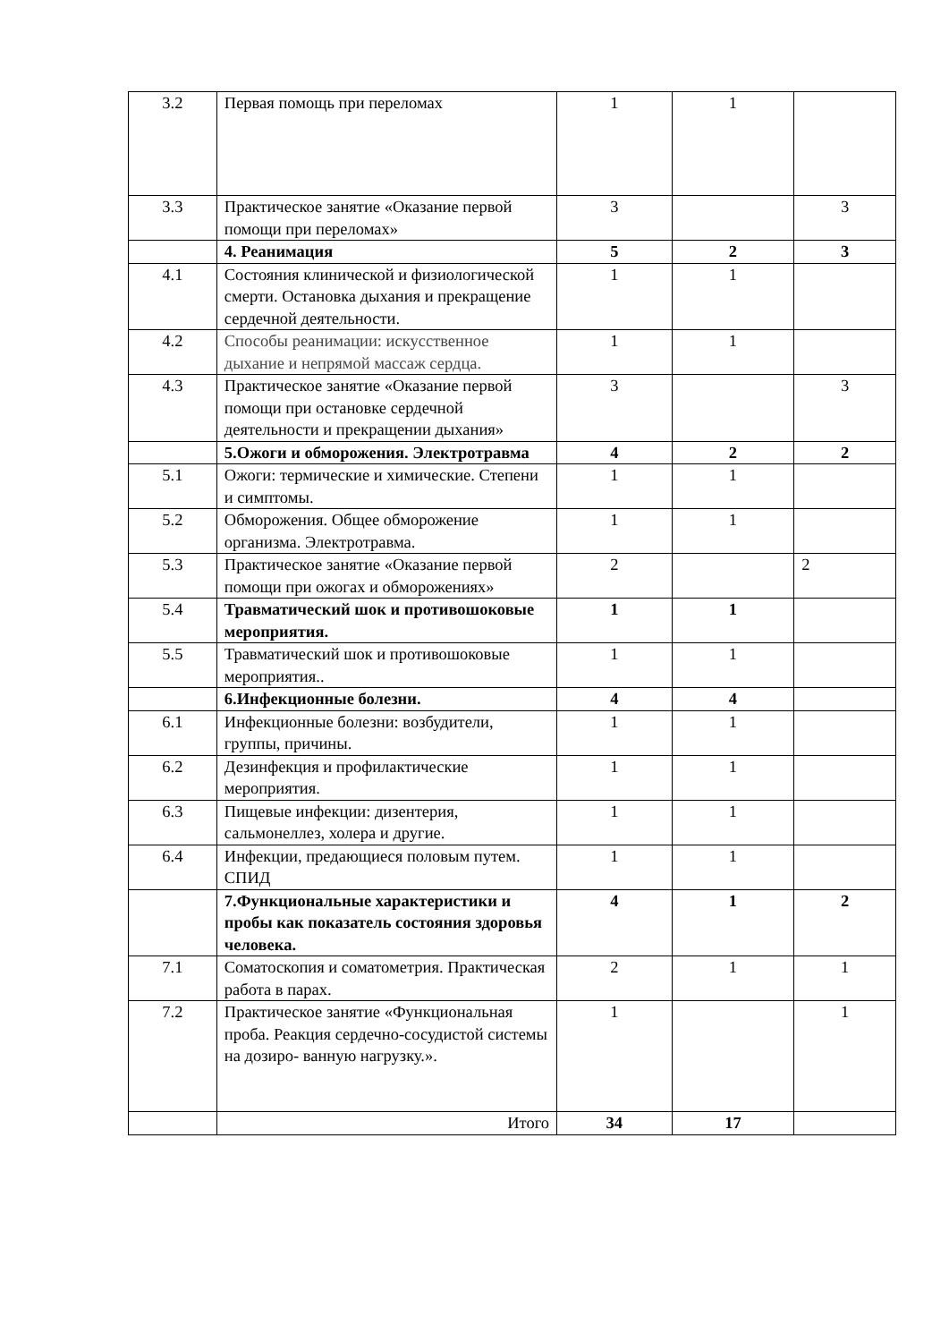| 3.2 | Первая помощь при переломах | 1 | 1 | |
| 3.3 | Практическое занятие «Оказание первой помощи при переломах» | 3 | | 3 |
| | 4. Реанимация | 5 | 2 | 3 |
| 4.1 | Состояния клинической и физиологической смерти. Остановка дыхания и прекращение сердечной деятельности. | 1 | 1 | |
| 4.2 | Способы реанимации: искусственное дыхание и непрямой массаж сердца. | 1 | 1 | |
| 4.3 | Практическое занятие «Оказание первой помощи при остановке сердечной деятельности и прекращении дыхания» | 3 | | 3 |
| | 5.Ожоги и обморожения. Электротравма | 4 | 2 | 2 |
| 5.1 | Ожоги: термические и химические. Степени и симптомы. | 1 | 1 | |
| 5.2 | Обморожения. Общее обморожение организма. Электротравма. | 1 | 1 | |
| 5.3 | Практическое занятие «Оказание первой помощи при ожогах и обморожениях» | 2 | | 2 |
| 5.4 | Травматический шок и противошоковые мероприятия. | 1 | 1 | |
| 5.5 | Травматический шок и противошоковые мероприятия.. | 1 | 1 | |
| | 6.Инфекционные болезни. | 4 | 4 | |
| 6.1 | Инфекционные болезни: возбудители, группы, причины. | 1 | 1 | |
| 6.2 | Дезинфекция и профилактические мероприятия. | 1 | 1 | |
| 6.3 | Пищевые инфекции: дизентерия, сальмонеллез, холера и другие. | 1 | 1 | |
| 6.4 | Инфекции, предающиеся половым путем. СПИД | 1 | 1 | |
| | 7.Функциональные характеристики и пробы как показатель состояния здоровья человека. | 4 | 1 | 2 |
| 7.1 | Соматоскопия и соматометрия. Практическая работа в парах. | 2 | 1 | 1 |
| 7.2 | Практическое занятие «Функциональная проба. Реакция сердечно-сосудистой системы на дозиро- ванную нагрузку.». | 1 | | 1 |
| | Итого | 34 | 17 | |